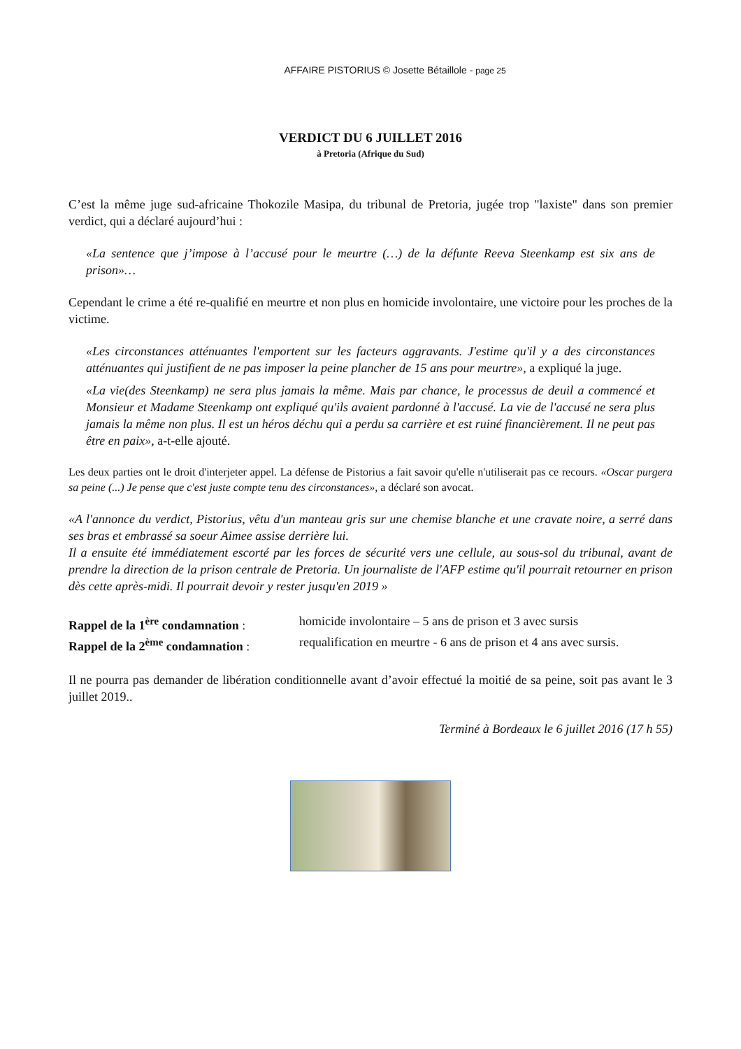AFFAIRE PISTORIUS © Josette Bétaillole - page 25
VERDICT DU 6 JUILLET 2016
à Pretoria (Afrique du Sud)
C’est la même juge sud-africaine Thokozile Masipa, du tribunal de Pretoria, jugée trop "laxiste" dans son premier verdict, qui a déclaré aujourd’hui :
«La sentence que j’impose à l’accusé pour le meurtre (…) de la défunte Reeva Steenkamp est six ans de prison»…
Cependant le crime a été re-qualifié en meurtre et non plus en homicide involontaire, une victoire pour les proches de la victime.
«Les circonstances atténuantes l'emportent sur les facteurs aggravants. J'estime qu'il y a des circonstances atténuantes qui justifient de ne pas imposer la peine plancher de 15 ans pour meurtre», a expliqué la juge.
«La vie(des Steenkamp) ne sera plus jamais la même. Mais par chance, le processus de deuil a commencé et Monsieur et Madame Steenkamp ont expliqué qu'ils avaient pardonné à l'accusé. La vie de l'accusé ne sera plus jamais la même non plus. Il est un héros déchu qui a perdu sa carrière et est ruiné financièrement. Il ne peut pas être en paix», a-t-elle ajouté.
Les deux parties ont le droit d'interjeter appel. La défense de Pistorius a fait savoir qu'elle n'utiliserait pas ce recours. «Oscar purgera sa peine (...) Je pense que c'est juste compte tenu des circonstances», a déclaré son avocat.
«A l'annonce du verdict, Pistorius, vêtu d'un manteau gris sur une chemise blanche et une cravate noire, a serré dans ses bras et embrassé sa soeur Aimee assise derrière lui.
Il a ensuite été immédiatement escorté par les forces de sécurité vers une cellule, au sous-sol du tribunal, avant de prendre la direction de la prison centrale de Pretoria. Un journaliste de l'AFP estime qu'il pourrait retourner en prison dès cette après-midi. Il pourrait devoir y rester jusqu'en 2019 »
Rappel de la 1<sup>ère</sup> condamnation :
homicide involontaire – 5 ans de prison et 3 avec sursis
Rappel de la 2<sup>ème</sup> condamnation :
requalification en meurtre - 6 ans de prison et 4 ans avec sursis.
Il ne pourra pas demander de libération conditionnelle avant d’avoir effectué la moitié de sa peine, soit pas avant le 3 juillet 2019..
Terminé à Bordeaux le 6 juillet 2016 (17 h 55)